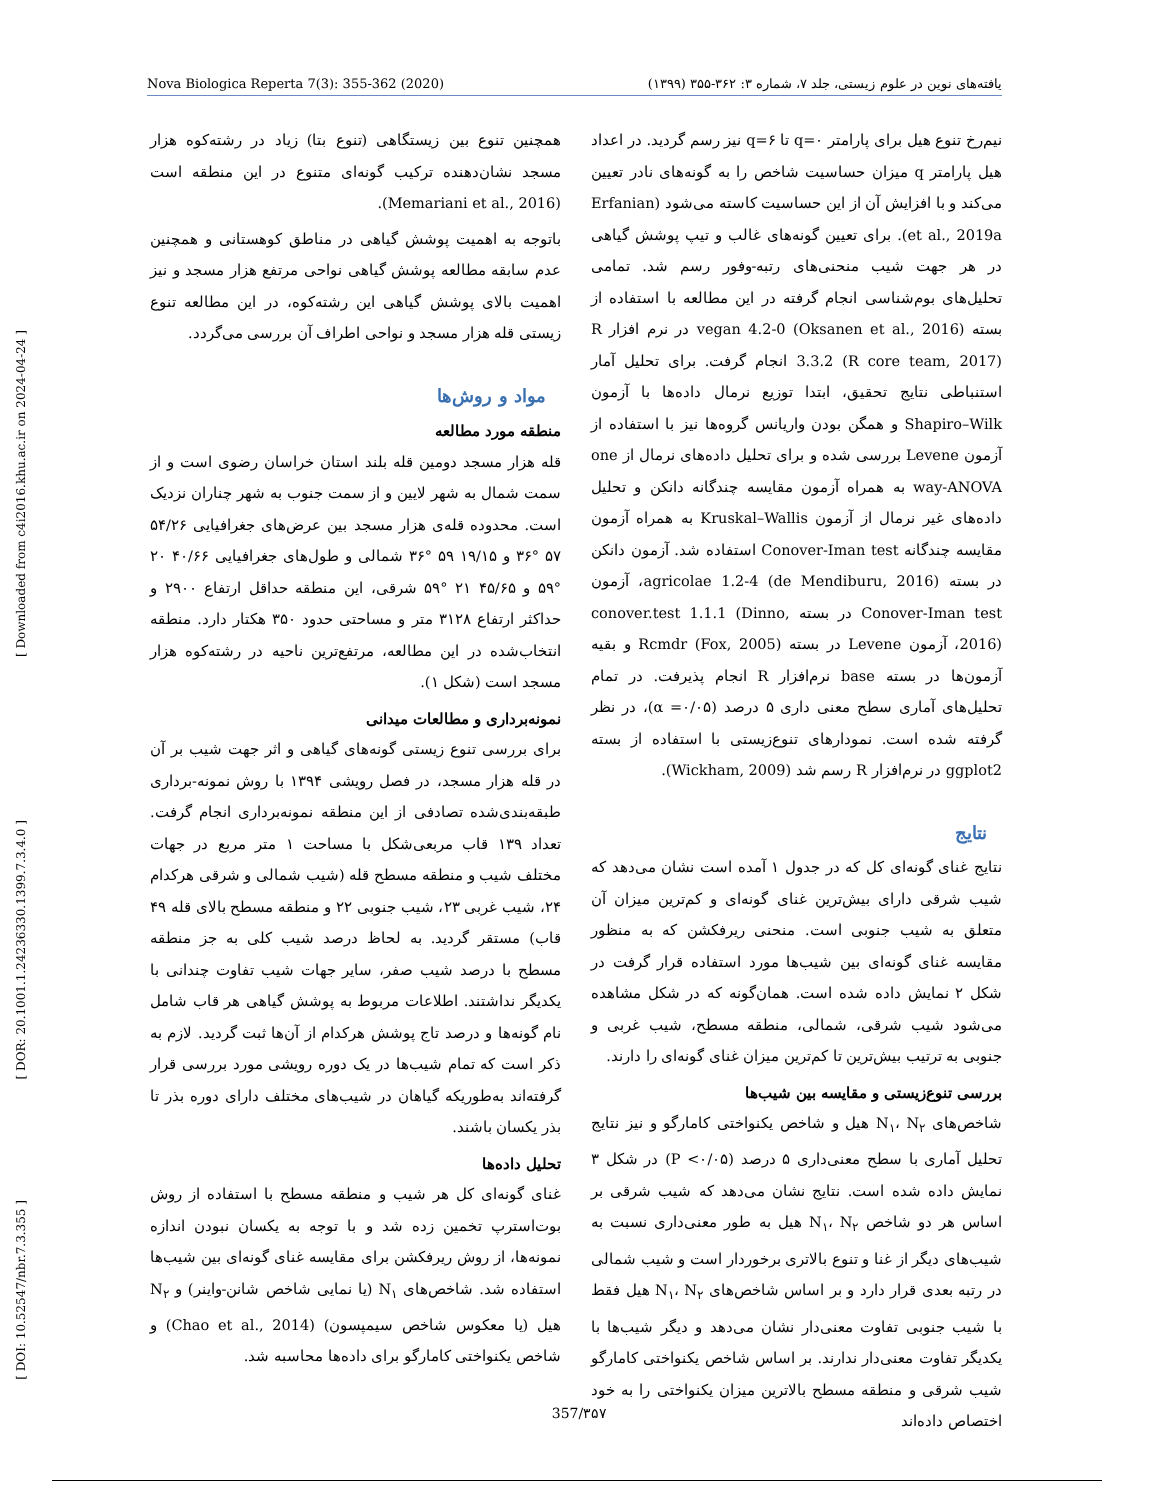Nova Biologica Reperta 7(3): 355-362 (2020) یافته‌های نوین در علوم زیستی، جلد ۷، شماره ۳: ۳۶۲-۳۵۵ (۱۳۹۹)
[ Downloaded from c4i2016.khu.ac.ir on 2024-04-24 ]
[ DOR: 20.1001.1.24236330.1399.7.3.4.0 ]
[ DOI: 10.52547/nbr.7.3.355 ]
همچنین تنوع بین زیستگاهی (تنوع بتا) زیاد در رشته‌کوه هزار مسجد نشان‌دهنده ترکیب گونه‌ای متنوع در این منطقه است (Memariani et al., 2016).
باتوجه به اهمیت پوشش گیاهی در مناطق کوهستانی و همچنین عدم سابقه مطالعه پوشش گیاهی نواحی مرتفع هزار مسجد و نیز اهمیت بالای پوشش گیاهی این رشته‌کوه، در این مطالعه تنوع زیستی قله هزار مسجد و نواحی اطراف آن بررسی می‌گردد.
مواد و روش‌ها
منطقه مورد مطالعه
قله هزار مسجد دومین قله بلند استان خراسان رضوی است و از سمت شمال به شهر لایین و از سمت جنوب به شهر چناران نزدیک است. محدوده قله‌ی هزار مسجد بین عرض‌های جغرافیایی ۵۴/۲۶ ۵۷ °۳۶ و ۱۹/۱۵ ۵۹ °۳۶ شمالی و طول‌های جغرافیایی ۴۰/۶۶ ۲۰ °۵۹ و ۴۵/۶۵ ۲۱ °۵۹ شرقی، این منطقه حداقل ارتفاع ۲۹۰۰ و حداکثر ارتفاع ۳۱۲۸ متر و مساحتی حدود ۳۵۰ هکتار دارد. منطقه انتخاب‌شده در این مطالعه، مرتفع‌ترین ناحیه در رشته‌کوه هزار مسجد است (شکل ۱).
نمونه‌برداری و مطالعات میدانی
برای بررسی تنوع زیستی گونه‌های گیاهی و اثر جهت شیب بر آن در قله هزار مسجد، در فصل رویشی ۱۳۹۴ با روش نمونه-برداری طبقه‌بندی‌شده تصادفی از این منطقه نمونه‌برداری انجام گرفت. تعداد ۱۳۹ قاب مربعی‌شکل با مساحت ۱ متر مربع در جهات مختلف شیب و منطقه مسطح قله (شیب شمالی و شرقی هرکدام ۲۴، شیب غربی ۲۳، شیب جنوبی ۲۲ و منطقه مسطح بالای قله ۴۹ قاب) مستقر گردید. به لحاظ درصد شیب کلی به جز منطقه مسطح با درصد شیب صفر، سایر جهات شیب تفاوت چندانی با یکدیگر نداشتند. اطلاعات مربوط به پوشش گیاهی هر قاب شامل نام گونه‌ها و درصد تاج پوشش هرکدام از آن‌ها ثبت گردید. لازم به ذکر است که تمام شیب‌ها در یک دوره رویشی مورد بررسی قرار گرفته‌اند به‌طوریکه گیاهان در شیب‌های مختلف دارای دوره بذر تا بذر یکسان باشند.
تحلیل داده‌ها
غنای گونه‌ای کل هر شیب و منطقه مسطح با استفاده از روش بوت‌استرپ تخمین زده شد و با توجه به یکسان نبودن اندازه نمونه‌ها، از روش ریرفکشن برای مقایسه غنای گونه‌ای بین شیب‌ها استفاده شد. شاخص‌های N<sub>۱</sub> (یا نمایی شاخص شانن-واینر) و N<sub>۲</sub> هیل (یا معکوس شاخص سیمپسون) (Chao et al., 2014) و شاخص یکنواختی کامارگو برای داده‌ها محاسبه شد.
نیم‌رخ تنوع هیل برای پارامتر q=۰ تا q=۶ نیز رسم گردید. در اعداد هیل پارامتر q میزان حساسیت شاخص را به گونه‌های نادر تعیین می‌کند و با افزایش آن از این حساسیت کاسته می‌شود (Erfanian et al., 2019a). برای تعیین گونه‌های غالب و تیپ پوشش گیاهی در هر جهت شیب منحنی‌های رتبه-وفور رسم شد. تمامی تحلیل‌های بوم‌شناسی انجام گرفته در این مطالعه با استفاده از بسته vegan 4.2-0 (Oksanen et al., 2016) در نرم افزار R 3.3.2 (R core team, 2017) انجام گرفت. برای تحلیل آمار استنباطی نتایج تحقیق، ابتدا توزیع نرمال داده‌ها با آزمون Shapiro–Wilk و همگن بودن واریانس گروه‌ها نیز با استفاده از آزمون Levene بررسی شده و برای تحلیل داده‌های نرمال از one way-ANOVA به همراه آزمون مقایسه چندگانه دانکن و تحلیل داده‌های غیر نرمال از آزمون Kruskal–Wallis به همراه آزمون مقایسه چندگانه Conover-Iman test استفاده شد. آزمون دانکن در بسته agricolae 1.2-4 (de Mendiburu, 2016)، آزمون Conover-Iman test در بسته conover.test 1.1.1 (Dinno, 2016)، آزمون Levene در بسته Rcmdr (Fox, 2005) و بقیه آزمون‌ها در بسته base نرم‌افزار R انجام پذیرفت. در تمام تحلیل‌های آماری سطح معنی داری ۵ درصد (α =۰/۰۵)، در نظر گرفته شده است. نمودارهای تنوع‌زیستی با استفاده از بسته ggplot2 در نرم‌افزار R رسم شد (Wickham, 2009).
نتایج
نتایج غنای گونه‌ای کل که در جدول ۱ آمده است نشان می‌دهد که شیب شرقی دارای بیش‌ترین غنای گونه‌ای و کم‌ترین میزان آن متعلق به شیب جنوبی است. منحنی ریرفکشن که به منظور مقایسه غنای گونه‌ای بین شیب‌ها مورد استفاده قرار گرفت در شکل ۲ نمایش داده شده است. همان‌گونه که در شکل مشاهده می‌شود شیب شرقی، شمالی، منطقه مسطح، شیب غربی و جنوبی به ترتیب بیش‌ترین تا کم‌ترین میزان غنای گونه‌ای را دارند.
بررسی تنوع‌زیستی و مقایسه بین شیب‌ها
شاخص‌های N<sub>۱</sub>، N<sub>۲</sub> هیل و شاخص یکنواختی کامارگو و نیز نتایج تحلیل آماری با سطح معنی‌داری ۵ درصد (P <۰/۰۵) در شکل ۳ نمایش داده شده است. نتایج نشان می‌دهد که شیب شرقی بر اساس هر دو شاخص N<sub>۱</sub>، N<sub>۲</sub> هیل به طور معنی‌داری نسبت به شیب‌های دیگر از غنا و تنوع بالاتری برخوردار است و شیب شمالی در رتبه بعدی قرار دارد و بر اساس شاخص‌های N<sub>۱</sub>، N<sub>۲</sub> هیل فقط با شیب جنوبی تفاوت معنی‌دار نشان می‌دهد و دیگر شیب‌ها با یکدیگر تفاوت معنی‌دار ندارند. بر اساس شاخص یکنواختی کامارگو شیب شرقی و منطقه مسطح بالاترین میزان یکنواختی را به خود اختصاص داده‌اند
357/۳۵۷